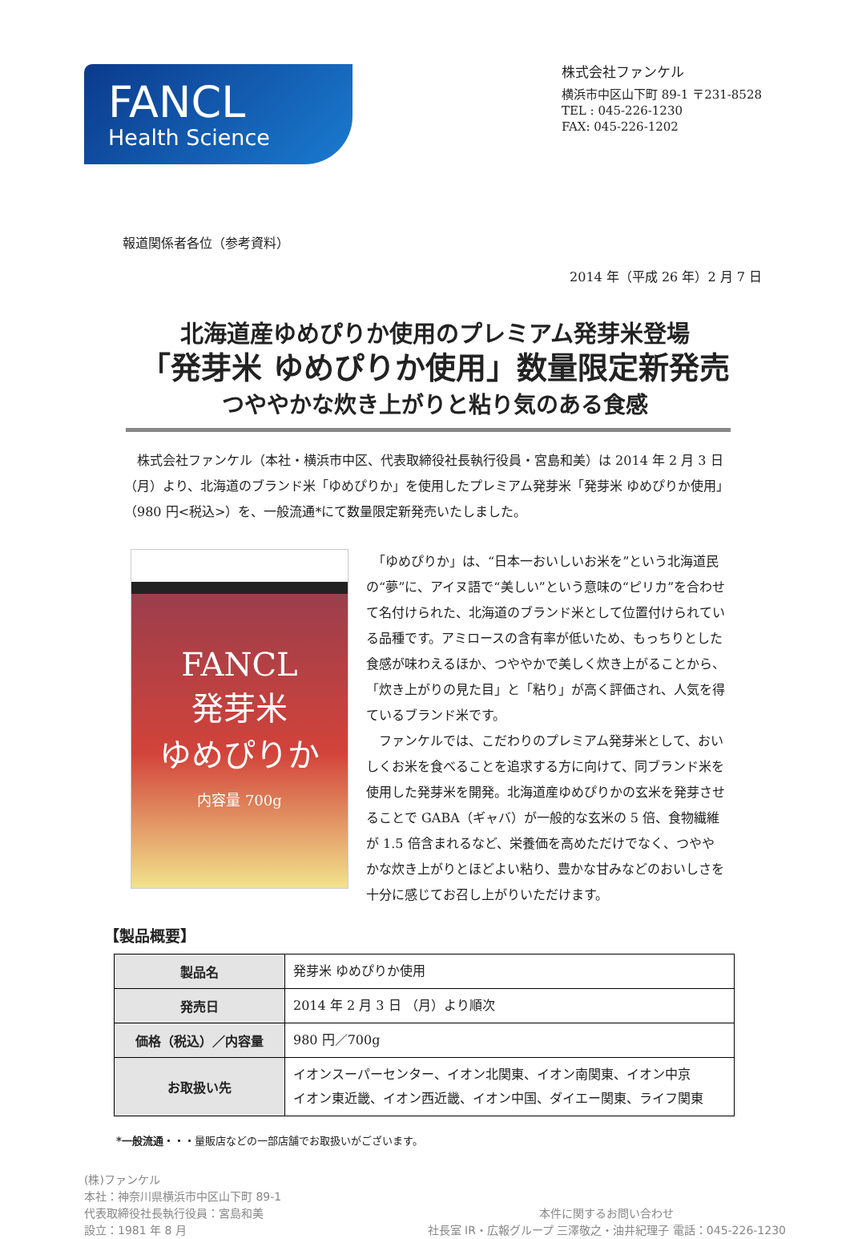FANCL
Health Science
株式会社ファンケル
横浜市中区山下町 89-1 〒231-8528
TEL : 045-226-1230
FAX: 045-226-1202
報道関係者各位（参考資料）
2014 年（平成 26 年）2 月 7 日
北海道産ゆめぴりか使用のプレミアム発芽米登場
「発芽米 ゆめぴりか使用」数量限定新発売
つややかな炊き上がりと粘り気のある食感
　株式会社ファンケル（本社・横浜市中区、代表取締役社長執行役員・宮島和美）は 2014 年 2 月 3 日（月）より、北海道のブランド米「ゆめぴりか」を使用したプレミアム発芽米「発芽米 ゆめぴりか使用」（980 円<税込>）を、一般流通*にて数量限定新発売いたしました。
FANCL
発芽米
ゆめぴりか
内容量 700g
　「ゆめぴりか」は、“日本一おいしいお米を”という北海道民の“夢”に、アイヌ語で“美しい”という意味の“ピリカ”を合わせて名付けられた、北海道のブランド米として位置付けられている品種です。アミロースの含有率が低いため、もっちりとした食感が味わえるほか、つややかで美しく炊き上がることから、「炊き上がりの見た目」と「粘り」が高く評価され、人気を得ているブランド米です。
　ファンケルでは、こだわりのプレミアム発芽米として、おいしくお米を食べることを追求する方に向けて、同ブランド米を使用した発芽米を開発。北海道産ゆめぴりかの玄米を発芽させることで GABA（ギャバ）が一般的な玄米の 5 倍、食物繊維が 1.5 倍含まれるなど、栄養価を高めただけでなく、つややかな炊き上がりとほどよい粘り、豊かな甘みなどのおいしさを十分に感じてお召し上がりいただけます。
【製品概要】
| 製品名 | 発芽米 ゆめぴりか使用 |
| 発売日 | 2014 年 2 月 3 日 （月）より順次 |
| 価格（税込）／内容量 | 980 円／700g |
| お取扱い先 | イオンスーパーセンター、イオン北関東、イオン南関東、イオン中京 イオン東近畿、イオン西近畿、イオン中国、ダイエー関東、ライフ関東 |
*一般流通・・・量販店などの一部店舗でお取扱いがございます。
(株)ファンケル
本社：神奈川県横浜市中区山下町 89-1
代表取締役社長執行役員：宮島和美
設立：1981 年 8 月
本件に関するお問い合わせ
社長室 IR・広報グループ 三澤敬之・油井紀理子 電話：045-226-1230